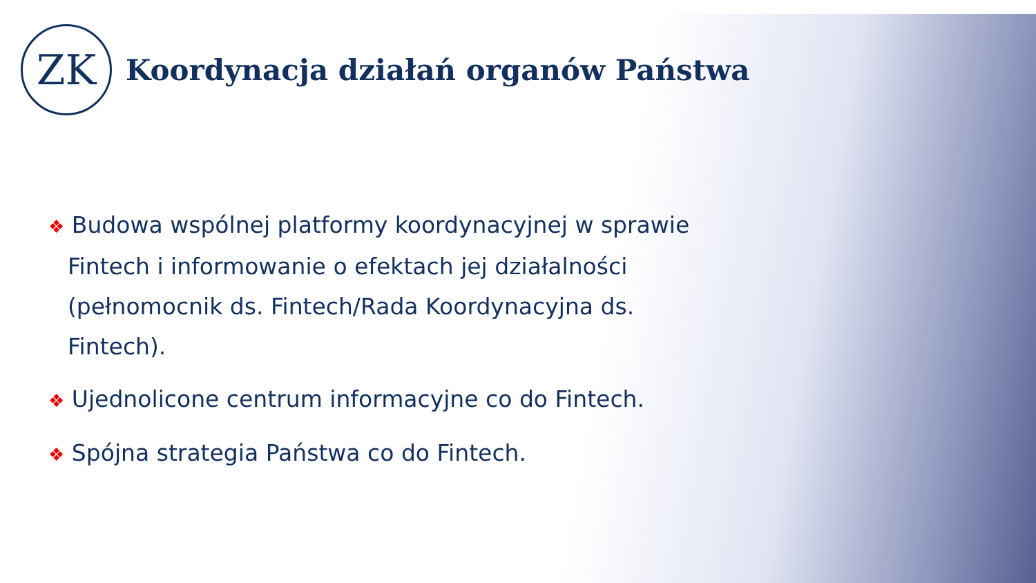ZK
Koordynacja działań organów Państwa
❖ Budowa wspólnej platformy koordynacyjnej w sprawie Fintech i informowanie o efektach jej działalności (pełnomocnik ds. Fintech/Rada Koordynacyjna ds. Fintech).
❖ Ujednolicone centrum informacyjne co do Fintech.
❖ Spójna strategia Państwa co do Fintech.